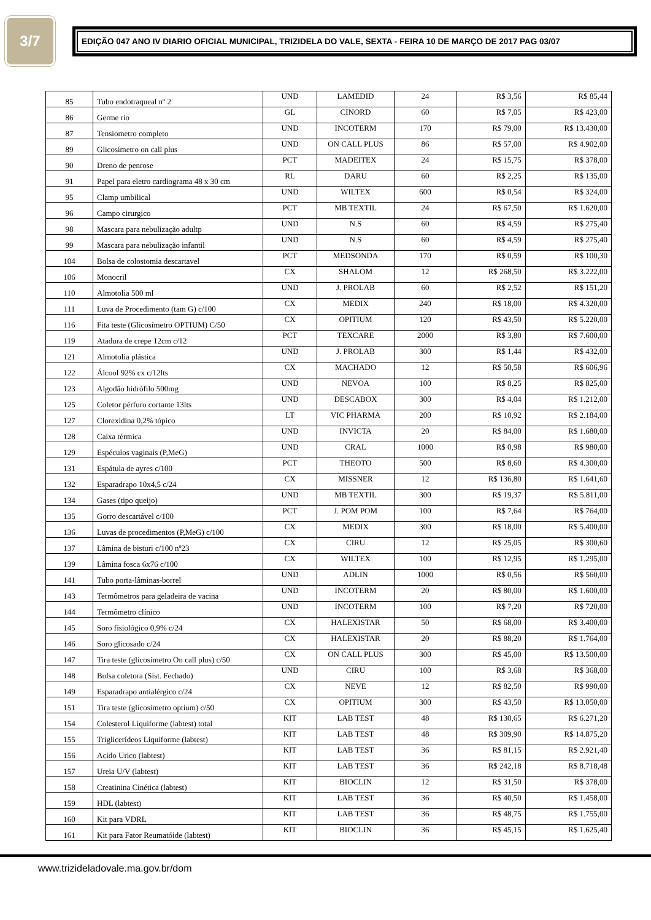3/7
EDIÇÃO 047 ANO IV DIARIO OFICIAL MUNICIPAL, TRIZIDELA DO VALE, SEXTA - FEIRA 10 DE MARÇO DE 2017 PAG 03/07
| 85 | Tubo endotraqueal nº 2 | UND | LAMEDID | 24 | R$ 3,56 | R$ 85,44 |
| 86 | Germe rio | GL | CINORD | 60 | R$ 7,05 | R$ 423,00 |
| 87 | Tensiometro completo | UND | INCOTERM | 170 | R$ 79,00 | R$ 13.430,00 |
| 89 | Glicosímetro on call plus | UND | ON CALL PLUS | 86 | R$ 57,00 | R$ 4.902,00 |
| 90 | Dreno de penrose | PCT | MADEITEX | 24 | R$ 15,75 | R$ 378,00 |
| 91 | Papel para eletro cardiograma 48 x 30 cm | RL | DARU | 60 | R$ 2,25 | R$ 135,00 |
| 95 | Clamp umbilical | UND | WILTEX | 600 | R$ 0,54 | R$ 324,00 |
| 96 | Campo cirurgico | PCT | MB TEXTIL | 24 | R$ 67,50 | R$ 1.620,00 |
| 98 | Mascara para nebulização adultp | UND | N.S | 60 | R$ 4,59 | R$ 275,40 |
| 99 | Mascara para nebulização infantil | UND | N.S | 60 | R$ 4,59 | R$ 275,40 |
| 104 | Bolsa de colostomia descartavel | PCT | MEDSONDA | 170 | R$ 0,59 | R$ 100,30 |
| 106 | Monocril | CX | SHALOM | 12 | R$ 268,50 | R$ 3.222,00 |
| 110 | Almotolia 500 ml | UND | J. PROLAB | 60 | R$ 2,52 | R$ 151,20 |
| 111 | Luva de Procedimento (tam G) c/100 | CX | MEDIX | 240 | R$ 18,00 | R$ 4.320,00 |
| 116 | Fita teste (Glicosímetro OPTIUM) C/50 | CX | OPITIUM | 120 | R$ 43,50 | R$ 5.220,00 |
| 119 | Atadura de crepe 12cm c/12 | PCT | TEXCARE | 2000 | R$ 3,80 | R$ 7.600,00 |
| 121 | Almotolia plástica | UND | J. PROLAB | 300 | R$ 1,44 | R$ 432,00 |
| 122 | Álcool 92% cx c/12lts | CX | MACHADO | 12 | R$ 50,58 | R$ 606,96 |
| 123 | Algodão hidrófilo 500mg | UND | NEVOA | 100 | R$ 8,25 | R$ 825,00 |
| 125 | Coletor pérfuro cortante 13lts | UND | DESCABOX | 300 | R$ 4,04 | R$ 1.212,00 |
| 127 | Clorexidina 0,2% tópico | LT | VIC PHARMA | 200 | R$ 10,92 | R$ 2.184,00 |
| 128 | Caixa térmica | UND | INVICTA | 20 | R$ 84,00 | R$ 1.680,00 |
| 129 | Espéculos vaginais (P,MeG) | UND | CRAL | 1000 | R$ 0,98 | R$ 980,00 |
| 131 | Espátula de ayres c/100 | PCT | THEOTO | 500 | R$ 8,60 | R$ 4.300,00 |
| 132 | Esparadrapo 10x4,5 c/24 | CX | MISSNER | 12 | R$ 136,80 | R$ 1.641,60 |
| 134 | Gases (tipo queijo) | UND | MB TEXTIL | 300 | R$ 19,37 | R$ 5.811,00 |
| 135 | Gorro descartável c/100 | PCT | J. POM POM | 100 | R$ 7,64 | R$ 764,00 |
| 136 | Luvas de procedimentos (P,MeG) c/100 | CX | MEDIX | 300 | R$ 18,00 | R$ 5.400,00 |
| 137 | Lâmina de bisturi c/100 nº23 | CX | CIRU | 12 | R$ 25,05 | R$ 300,60 |
| 139 | Lâmina fosca 6x76 c/100 | CX | WILTEX | 100 | R$ 12,95 | R$ 1.295,00 |
| 141 | Tubo porta-lâminas-borrel | UND | ADLIN | 1000 | R$ 0,56 | R$ 560,00 |
| 143 | Termômetros para geladeira de vacina | UND | INCOTERM | 20 | R$ 80,00 | R$ 1.600,00 |
| 144 | Termômetro clínico | UND | INCOTERM | 100 | R$ 7,20 | R$ 720,00 |
| 145 | Soro fisiológico 0,9% c/24 | CX | HALEXISTAR | 50 | R$ 68,00 | R$ 3.400,00 |
| 146 | Soro glicosado c/24 | CX | HALEXISTAR | 20 | R$ 88,20 | R$ 1.764,00 |
| 147 | Tira teste (glicosímetro On call plus) c/50 | CX | ON CALL PLUS | 300 | R$ 45,00 | R$ 13.500,00 |
| 148 | Bolsa coletora (Sist. Fechado) | UND | CIRU | 100 | R$ 3,68 | R$ 368,00 |
| 149 | Esparadrapo antialérgico c/24 | CX | NEVE | 12 | R$ 82,50 | R$ 990,00 |
| 151 | Tira teste (glicosímetro optium) c/50 | CX | OPITIUM | 300 | R$ 43,50 | R$ 13.050,00 |
| 154 | Colesterol Liquiforme (labtest) total | KIT | LAB TEST | 48 | R$ 130,65 | R$ 6.271,20 |
| 155 | Triglicerídeos Liquiforme (labtest) | KIT | LAB TEST | 48 | R$ 309,90 | R$ 14.875,20 |
| 156 | Acido Urico (labtest) | KIT | LAB TEST | 36 | R$ 81,15 | R$ 2.921,40 |
| 157 | Ureia U/V (labtest) | KIT | LAB TEST | 36 | R$ 242,18 | R$ 8.718,48 |
| 158 | Creatinina Cinética (labtest) | KIT | BIOCLIN | 12 | R$ 31,50 | R$ 378,00 |
| 159 | HDL (labtest) | KIT | LAB TEST | 36 | R$ 40,50 | R$ 1.458,00 |
| 160 | Kit para VDRL | KIT | LAB TEST | 36 | R$ 48,75 | R$ 1.755,00 |
| 161 | Kit para Fator Reumatóide (labtest) | KIT | BIOCLIN | 36 | R$ 45,15 | R$ 1.625,40 |
www.trizideladovale.ma.gov.br/dom